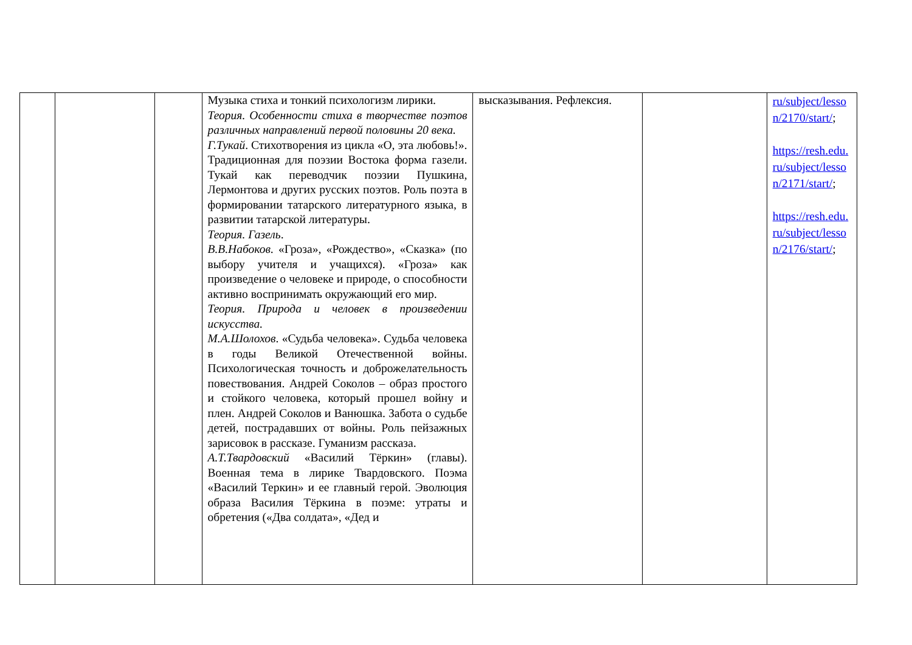| | | | Музыка стиха и тонкий психологизм лирики. Теория. Особенности стиха в творчестве поэтов различных направлений первой половины 20 века. Г.Тукай . Стихотворения из цикла «О, эта любовь!». Традиционная для поэзии Востока форма газели. Тукай как переводчик поэзии Пушкина, Лермонтова и других русских поэтов. Роль поэта в формировании татарского литературного языка, в развитии татарской литературы. Теория. Газель . В.В.Набоков . «Гроза», «Рождество», «Сказка» (по выбору учителя и учащихся). «Гроза» как произведение о человеке и природе, о способности активно воспринимать окружающий его мир. Теория. Природа и человек в произведении искусства. М.А.Шолохов . «Судьба человека». Судьба человека в годы Великой Отечественной войны. Психологическая точность и доброжелательность повествования. Андрей Соколов – образ простого и стойкого человека, который прошел войну и плен. Андрей Соколов и Ванюшка. Забота о судьбе детей, пострадавших от войны. Роль пейзажных зарисовок в рассказе. Гуманизм рассказа. А.Т.Твардовский «Василий Тёркин» (главы). Военная тема в лирике Твардовского. Поэма «Василий Теркин» и ее главный герой. Эволюция образа Василия Тёркина в поэме: утраты и обретения («Два солдата», «Дед и | высказывания. Рефлексия. | | ru/subject/lesso n/2170/start/ ; https://resh.edu. ru/subject/lesso n/2171/start/ ; https://resh.edu. ru/subject/lesso n/2176/start/ ; |